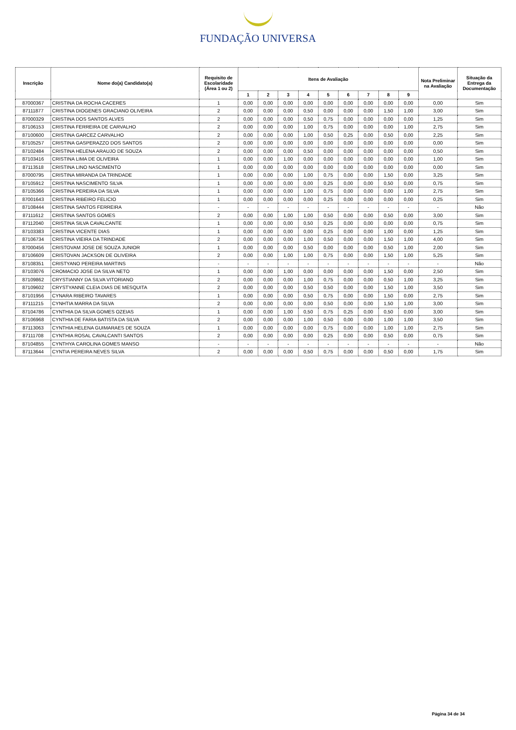FUNDAÇÃO UNIVERSA
| Inscrição | Nome do(a) Candidato(a) | Requisito de Escolaridade (Área 1 ou 2) | Itens de Avaliação | | | | | | | | | Nota Preliminar na Avaliação | Situação da Entrega da Documentação |
| --- | --- | --- | --- | --- | --- | --- | --- | --- | --- | --- | --- | --- | --- |
| | | | 1 | 2 | 3 | 4 | 5 | 6 | 7 | 8 | 9 | | |
| 87000367 | CRISTINA DA ROCHA CACERES | 1 | 0,00 | 0,00 | 0,00 | 0,00 | 0,00 | 0,00 | 0,00 | 0,00 | 0,00 | 0,00 | Sim |
| 87111877 | CRISTINA DIOGENES GRACIANO OLIVEIRA | 2 | 0,00 | 0,00 | 0,00 | 0,50 | 0,00 | 0,00 | 0,00 | 1,50 | 1,00 | 3,00 | Sim |
| 87000329 | CRISTINA DOS SANTOS ALVES | 2 | 0,00 | 0,00 | 0,00 | 0,50 | 0,75 | 0,00 | 0,00 | 0,00 | 0,00 | 1,25 | Sim |
| 87106153 | CRISTINA FERREIRA DE CARVALHO | 2 | 0,00 | 0,00 | 0,00 | 1,00 | 0,75 | 0,00 | 0,00 | 0,00 | 1,00 | 2,75 | Sim |
| 87100600 | CRISTINA GARCEZ CARVALHO | 2 | 0,00 | 0,00 | 0,00 | 1,00 | 0,50 | 0,25 | 0,00 | 0,50 | 0,00 | 2,25 | Sim |
| 87105257 | CRISTINA GASPERAZZO DOS SANTOS | 2 | 0,00 | 0,00 | 0,00 | 0,00 | 0,00 | 0,00 | 0,00 | 0,00 | 0,00 | 0,00 | Sim |
| 87102484 | CRISTINA HELENA ARAUJO DE SOUZA | 2 | 0,00 | 0,00 | 0,00 | 0,50 | 0,00 | 0,00 | 0,00 | 0,00 | 0,00 | 0,50 | Sim |
| 87103416 | CRISTINA LIMA DE OLIVEIRA | 1 | 0,00 | 0,00 | 1,00 | 0,00 | 0,00 | 0,00 | 0,00 | 0,00 | 0,00 | 1,00 | Sim |
| 87113518 | CRISTINA LINO NASCIMENTO | 1 | 0,00 | 0,00 | 0,00 | 0,00 | 0,00 | 0,00 | 0,00 | 0,00 | 0,00 | 0,00 | Sim |
| 87000795 | CRISTINA MIRANDA DA TRINDADE | 1 | 0,00 | 0,00 | 0,00 | 1,00 | 0,75 | 0,00 | 0,00 | 1,50 | 0,00 | 3,25 | Sim |
| 87105912 | CRISTINA NASCIMENTO SILVA | 1 | 0,00 | 0,00 | 0,00 | 0,00 | 0,25 | 0,00 | 0,00 | 0,50 | 0,00 | 0,75 | Sim |
| 87105366 | CRISTINA PEREIRA DA SILVA | 1 | 0,00 | 0,00 | 0,00 | 1,00 | 0,75 | 0,00 | 0,00 | 0,00 | 1,00 | 2,75 | Sim |
| 87001643 | CRISTINA RIBEIRO FELICIO | 1 | 0,00 | 0,00 | 0,00 | 0,00 | 0,25 | 0,00 | 0,00 | 0,00 | 0,00 | 0,25 | Sim |
| 87108444 | CRISTINA SANTOS FERREIRA | - | - | - | - | - | - | - | - | - | - | - | Não |
| 87111612 | CRISTINA SANTOS GOMES | 2 | 0,00 | 0,00 | 1,00 | 1,00 | 0,50 | 0,00 | 0,00 | 0,50 | 0,00 | 3,00 | Sim |
| 87112040 | CRISTINA SILVA CAVALCANTE | 1 | 0,00 | 0,00 | 0,00 | 0,50 | 0,25 | 0,00 | 0,00 | 0,00 | 0,00 | 0,75 | Sim |
| 87103383 | CRISTINA VICENTE DIAS | 1 | 0,00 | 0,00 | 0,00 | 0,00 | 0,25 | 0,00 | 0,00 | 1,00 | 0,00 | 1,25 | Sim |
| 87106734 | CRISTINA VIEIRA DA TRINDADE | 2 | 0,00 | 0,00 | 0,00 | 1,00 | 0,50 | 0,00 | 0,00 | 1,50 | 1,00 | 4,00 | Sim |
| 87000456 | CRISTOVAM JOSE DE SOUZA JUNIOR | 1 | 0,00 | 0,00 | 0,00 | 0,50 | 0,00 | 0,00 | 0,00 | 0,50 | 1,00 | 2,00 | Sim |
| 87106609 | CRISTOVAN JACKSON DE OLIVEIRA | 2 | 0,00 | 0,00 | 1,00 | 1,00 | 0,75 | 0,00 | 0,00 | 1,50 | 1,00 | 5,25 | Sim |
| 87108351 | CRISTYANO PEREIRA MARTINS | - | - | - | - | - | - | - | - | - | - | - | Não |
| 87103076 | CROMACIO JOSE DA SILVA NETO | 1 | 0,00 | 0,00 | 1,00 | 0,00 | 0,00 | 0,00 | 0,00 | 1,50 | 0,00 | 2,50 | Sim |
| 87109862 | CRYSTIANNY DA SILVA VITORIANO | 2 | 0,00 | 0,00 | 0,00 | 1,00 | 0,75 | 0,00 | 0,00 | 0,50 | 1,00 | 3,25 | Sim |
| 87109602 | CRYSTYANNE CLEIA DIAS DE MESQUITA | 2 | 0,00 | 0,00 | 0,00 | 0,50 | 0,50 | 0,00 | 0,00 | 1,50 | 1,00 | 3,50 | Sim |
| 87101956 | CYNARA RIBEIRO TAVARES | 1 | 0,00 | 0,00 | 0,00 | 0,50 | 0,75 | 0,00 | 0,00 | 1,50 | 0,00 | 2,75 | Sim |
| 87111215 | CYNHTIA MARRA DA SILVA | 2 | 0,00 | 0,00 | 0,00 | 0,00 | 0,50 | 0,00 | 0,00 | 1,50 | 1,00 | 3,00 | Sim |
| 87104786 | CYNTHIA DA SILVA GOMES OZEIAS | 1 | 0,00 | 0,00 | 1,00 | 0,50 | 0,75 | 0,25 | 0,00 | 0,50 | 0,00 | 3,00 | Sim |
| 87106968 | CYNTHIA DE FARIA BATISTA DA SILVA | 2 | 0,00 | 0,00 | 0,00 | 1,00 | 0,50 | 0,00 | 0,00 | 1,00 | 1,00 | 3,50 | Sim |
| 87113063 | CYNTHIA HELENA GUIMARAES DE SOUZA | 1 | 0,00 | 0,00 | 0,00 | 0,00 | 0,75 | 0,00 | 0,00 | 1,00 | 1,00 | 2,75 | Sim |
| 87111708 | CYNTHIA ROSAL CAVALCANTI SANTOS | 2 | 0,00 | 0,00 | 0,00 | 0,00 | 0,25 | 0,00 | 0,00 | 0,50 | 0,00 | 0,75 | Sim |
| 87104855 | CYNTHYA CAROLINA GOMES MANSO | - | - | - | - | - | - | - | - | - | - | - | Não |
| 87113644 | CYNTIA PEREIRA NEVES SILVA | 2 | 0,00 | 0,00 | 0,00 | 0,50 | 0,75 | 0,00 | 0,00 | 0,50 | 0,00 | 1,75 | Sim |
Página 34 de 34